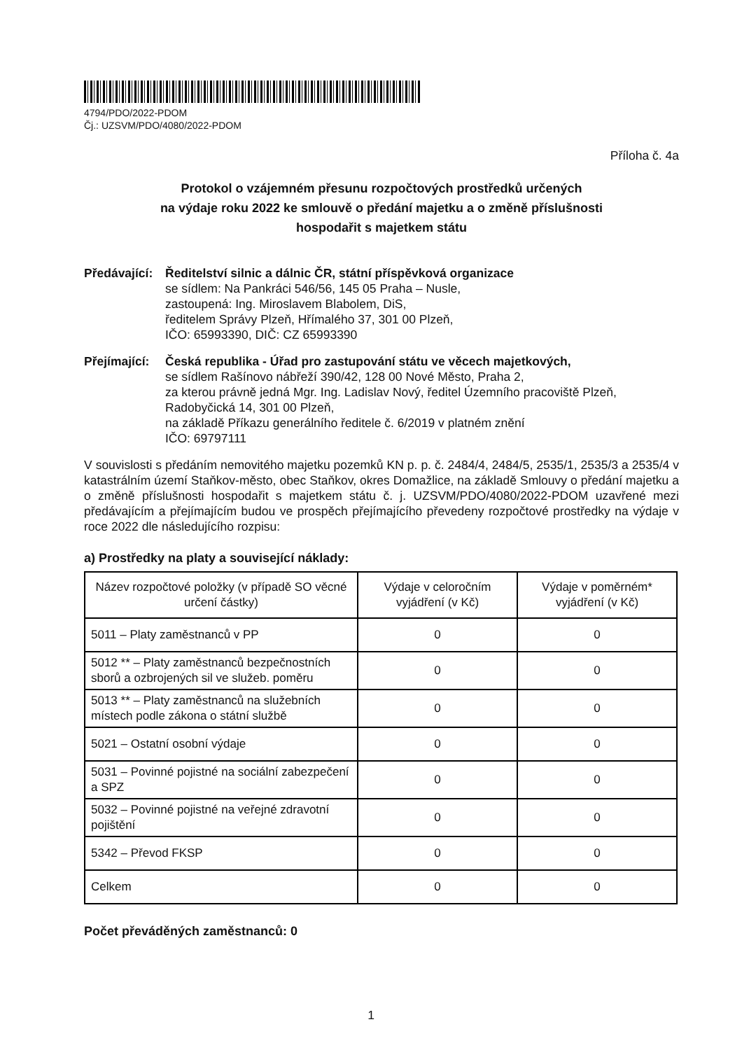4794/PDO/2022-PDOM
Čj.: UZSVM/PDO/4080/2022-PDOM
Příloha č. 4a
Protokol o vzájemném přesunu rozpočtových prostředků určených
na výdaje roku 2022 ke smlouvě o předání majetku a o změně příslušnosti
hospodařit s majetkem státu
Předávající:
Ředitelství silnic a dálnic ČR, státní příspěvková organizace
se sídlem: Na Pankráci 546/56, 145 05 Praha – Nusle,
zastoupená: Ing. Miroslavem Blabolem, DiS,
ředitelem Správy Plzeň, Hřímalého 37, 301 00 Plzeň,
IČO: 65993390, DIČ: CZ 65993390
Přejímající:
Česká republika - Úřad pro zastupování státu ve věcech majetkových,
se sídlem Rašínovo nábřeží 390/42, 128 00 Nové Město, Praha 2,
za kterou právně jedná Mgr. Ing. Ladislav Nový, ředitel Územního pracoviště Plzeň,
Radobyčická 14, 301 00 Plzeň,
na základě Příkazu generálního ředitele č. 6/2019 v platném znění
IČO: 69797111
V souvislosti s předáním nemovitého majetku pozemků KN p. p. č. 2484/4, 2484/5, 2535/1, 2535/3 a 2535/4 v katastrálním území Staňkov-město, obec Staňkov, okres Domažlice, na základě Smlouvy o předání majetku a o změně příslušnosti hospodařit s majetkem státu č. j. UZSVM/PDO/4080/2022-PDOM uzavřené mezi předávajícím a přejímajícím budou ve prospěch přejímajícího převedeny rozpočtové prostředky na výdaje v roce 2022 dle následujícího rozpisu:
a) Prostředky na platy a související náklady:
| Název rozpočtové položky (v případě SO věcné určení částky) | Výdaje v celoročním vyjádření (v Kč) | Výdaje v poměrném* vyjádření (v Kč) |
| --- | --- | --- |
| 5011 – Platy zaměstnanců v PP | 0 | 0 |
| 5012 ** – Platy zaměstnanců bezpečnostních sborů a ozbrojených sil ve služeb. poměru | 0 | 0 |
| 5013 ** – Platy zaměstnanců na služebních místech podle zákona o státní službě | 0 | 0 |
| 5021 – Ostatní osobní výdaje | 0 | 0 |
| 5031 – Povinné pojistné na sociální zabezpečení a SPZ | 0 | 0 |
| 5032 – Povinné pojistné na veřejné zdravotní pojištění | 0 | 0 |
| 5342 – Převod FKSP | 0 | 0 |
| Celkem | 0 | 0 |
Počet převáděných zaměstnanců: 0
1